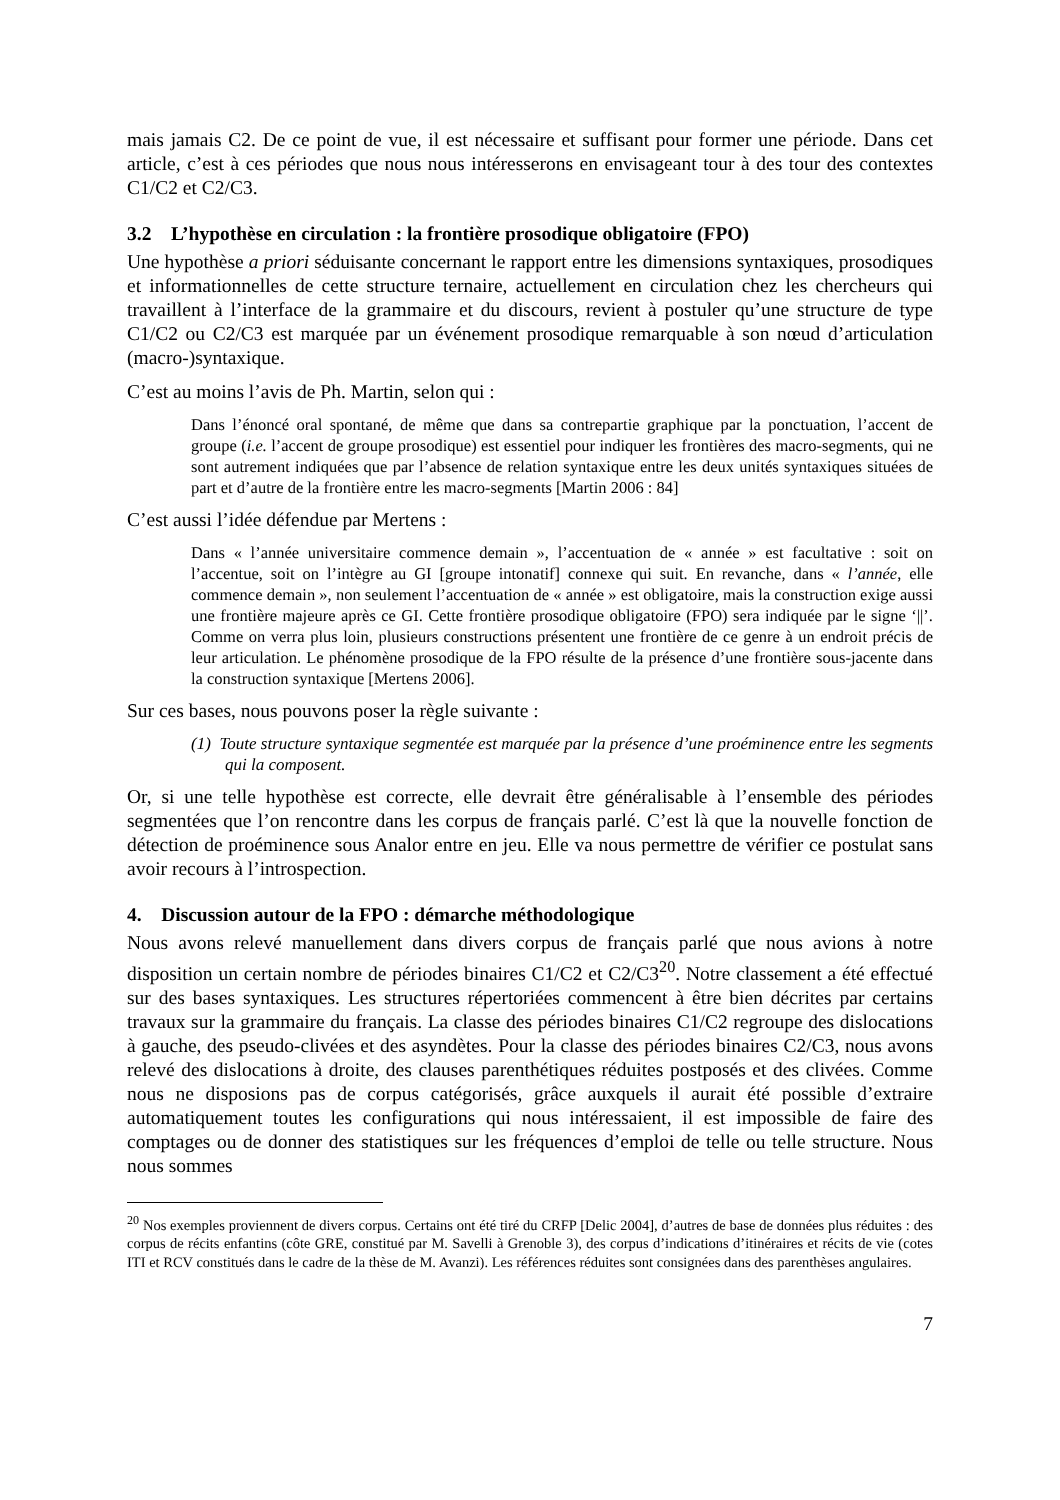mais jamais C2. De ce point de vue, il est nécessaire et suffisant pour former une période. Dans cet article, c’est à ces périodes que nous nous intéresserons en envisageant tour à des tour des contextes C1/C2 et C2/C3.
3.2 L’hypothèse en circulation : la frontière prosodique obligatoire (FPO)
Une hypothèse a priori séduisante concernant le rapport entre les dimensions syntaxiques, prosodiques et informationnelles de cette structure ternaire, actuellement en circulation chez les chercheurs qui travaillent à l’interface de la grammaire et du discours, revient à postuler qu’une structure de type C1/C2 ou C2/C3 est marquée par un événement prosodique remarquable à son nœud d’articulation (macro-)syntaxique.
C’est au moins l’avis de Ph. Martin, selon qui :
Dans l’énoncé oral spontané, de même que dans sa contrepartie graphique par la ponctuation, l’accent de groupe (i.e. l’accent de groupe prosodique) est essentiel pour indiquer les frontières des macro-segments, qui ne sont autrement indiquées que par l’absence de relation syntaxique entre les deux unités syntaxiques situées de part et d’autre de la frontière entre les macro-segments [Martin 2006 : 84]
C’est aussi l’idée défendue par Mertens :
Dans « l’année universitaire commence demain », l’accentuation de « année » est facultative : soit on l’accentue, soit on l’intègre au GI [groupe intonatif] connexe qui suit. En revanche, dans « l’année, elle commence demain », non seulement l’accentuation de « année » est obligatoire, mais la construction exige aussi une frontière majeure après ce GI. Cette frontière prosodique obligatoire (FPO) sera indiquée par le signe ‘||’. Comme on verra plus loin, plusieurs constructions présentent une frontière de ce genre à un endroit précis de leur articulation. Le phénomène prosodique de la FPO résulte de la présence d’une frontière sous-jacente dans la construction syntaxique [Mertens 2006].
Sur ces bases, nous pouvons poser la règle suivante :
(1) Toute structure syntaxique segmentée est marquée par la présence d’une proéminence entre les segments qui la composent.
Or, si une telle hypothèse est correcte, elle devrait être généralisable à l’ensemble des périodes segmentées que l’on rencontre dans les corpus de français parlé. C’est là que la nouvelle fonction de détection de proéminence sous Analor entre en jeu. Elle va nous permettre de vérifier ce postulat sans avoir recours à l’introspection.
4. Discussion autour de la FPO : démarche méthodologique
Nous avons relevé manuellement dans divers corpus de français parlé que nous avions à notre disposition un certain nombre de périodes binaires C1/C2 et C2/C3<sup>20</sup>. Notre classement a été effectué sur des bases syntaxiques. Les structures répertoriées commencent à être bien décrites par certains travaux sur la grammaire du français. La classe des périodes binaires C1/C2 regroupe des dislocations à gauche, des pseudo-clivées et des asyndètes. Pour la classe des périodes binaires C2/C3, nous avons relevé des dislocations à droite, des clauses parenthétiques réduites postposés et des clivées. Comme nous ne disposions pas de corpus catégorisés, grâce auxquels il aurait été possible d’extraire automatiquement toutes les configurations qui nous intéressaient, il est impossible de faire des comptages ou de donner des statistiques sur les fréquences d’emploi de telle ou telle structure. Nous nous sommes
<sup>20</sup> Nos exemples proviennent de divers corpus. Certains ont été tiré du CRFP [Delic 2004], d’autres de base de données plus réduites : des corpus de récits enfantins (côte GRE, constitué par M. Savelli à Grenoble 3), des corpus d’indications d’itinéraires et récits de vie (cotes ITI et RCV constitués dans le cadre de la thèse de M. Avanzi). Les références réduites sont consignées dans des parenthèses angulaires.
7